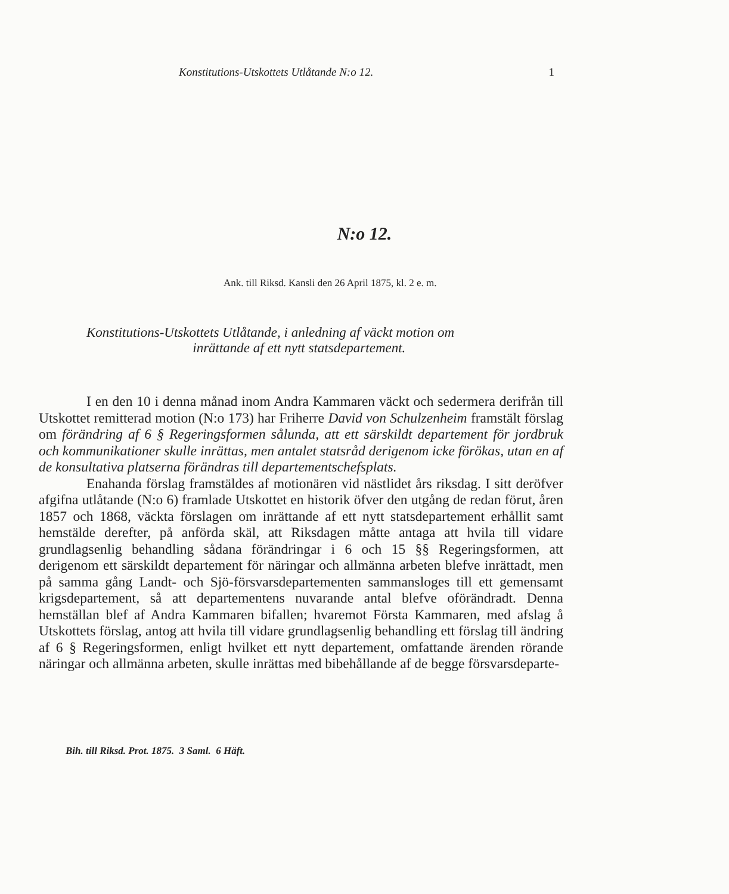Konstitutions-Utskottets Utlåtande N:o 12. 1
N:o 12.
Ank. till Riksd. Kansli den 26 April 1875, kl. 2 e. m.
Konstitutions-Utskottets Utlåtande, i anledning af väckt motion om
inrättande af ett nytt statsdepartement.
I en den 10 i denna månad inom Andra Kammaren väckt och sedermera derifrån till Utskottet remitterad motion (N:o 173) har Friherre David von Schulzenheim framstält förslag om förändring af 6 § Regeringsformen sålunda, att ett särskildt departement för jordbruk och kommunikationer skulle inrättas, men antalet statsråd derigenom icke förökas, utan en af de konsultativa platserna förändras till departementschefsplats.
Enahanda förslag framstäldes af motionären vid nästlidet års riksdag. I sitt deröfver afgifna utlåtande (N:o 6) framlade Utskottet en historik öfver den utgång de redan förut, åren 1857 och 1868, väckta förslagen om inrättande af ett nytt statsdepartement erhållit samt hemstälde derefter, på anförda skäl, att Riksdagen måtte antaga att hvila till vidare grundlagsenlig behandling sådana förändringar i 6 och 15 §§ Regeringsformen, att derigenom ett särskildt departement för näringar och allmänna arbeten blefve inrättadt, men på samma gång Landt- och Sjö-försvarsdepartementen sammansloges till ett gemensamt krigsdepartement, så att departementens nuvarande antal blefve oförändradt. Denna hemställan blef af Andra Kammaren bifallen; hvaremot Första Kammaren, med afslag å Utskottets förslag, antog att hvila till vidare grundlagsenlig behandling ett förslag till ändring af 6 § Regeringsformen, enligt hvilket ett nytt departement, omfattande ärenden rörande näringar och allmänna arbeten, skulle inrättas med bibehållande af de begge försvarsdeparte-
Bih. till Riksd. Prot. 1875. 3 Saml. 6 Häft.